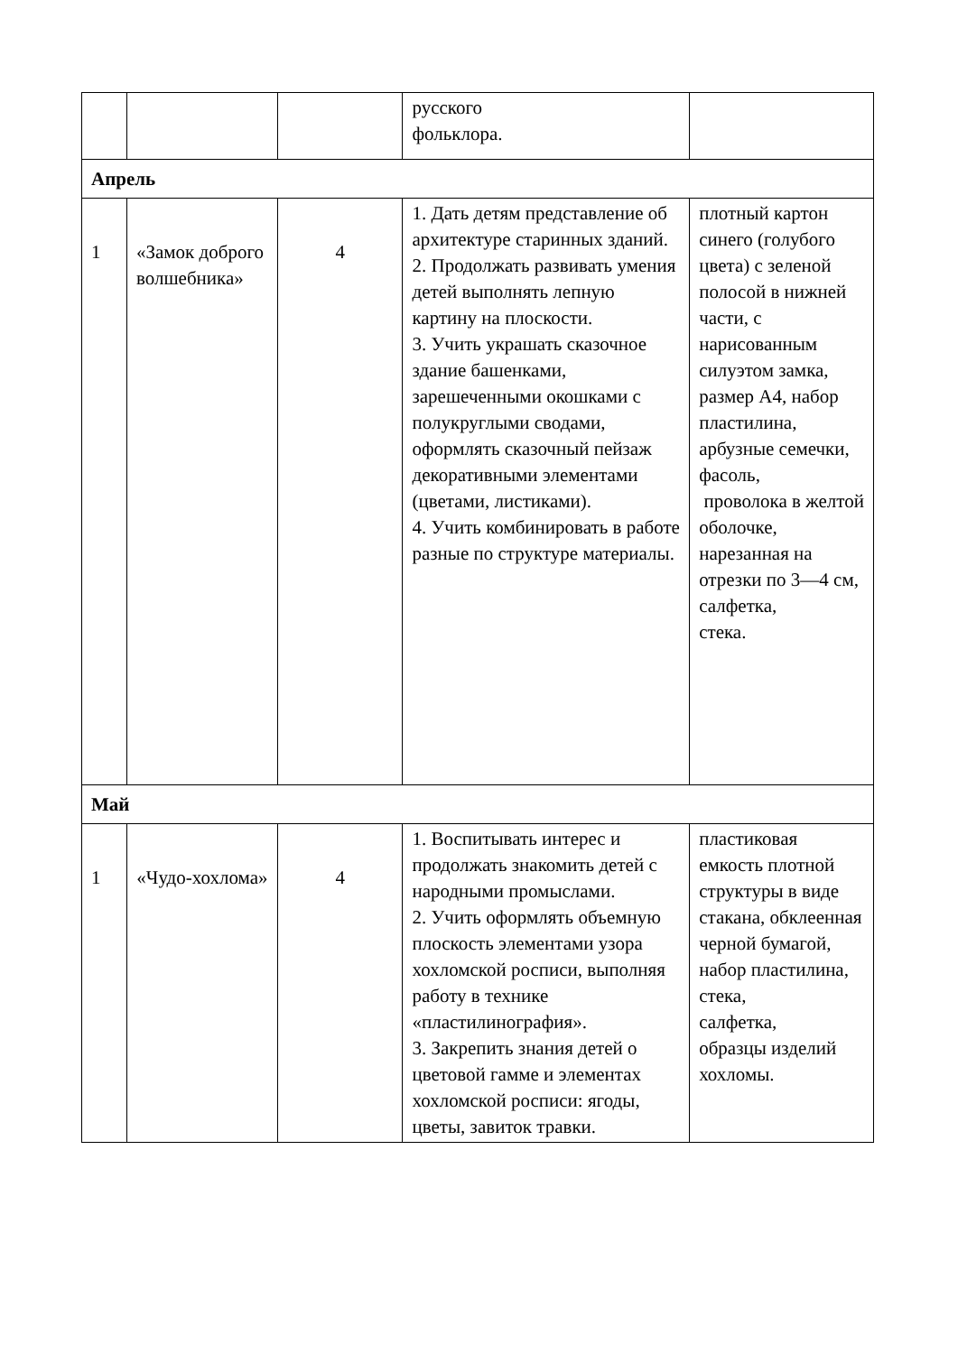| | | | русского фольклора. | |
| Апрель | | | | |
| 1 | «Замок доброго волшебника» | 4 | 1. Дать детям представление об архитектуре старинных зданий. 2. Продолжать развивать умения детей выполнять лепную картину на плоскости. 3. Учить украшать сказочное здание башенками, зарешеченными окошками с полукруглыми сводами, оформлять сказочный пейзаж декоративными элементами (цветами, листиками). 4. Учить комбинировать в работе разные по структуре материалы. | плотный картон синего (голубого цвета) с зеленой полосой в нижней части, с нарисованным силуэтом замка, размер А4, набор пластилина, арбузные семечки, фасоль, проволока в желтой оболочке, нарезанная на отрезки по 3—4 см, салфетка, стека. |
| Май | | | | |
| 1 | «Чудо-хохлома» | 4 | 1. Воспитывать интерес и продолжать знакомить детей с народными промыслами. 2. Учить оформлять объемную плоскость элементами узора хохломской росписи, выполняя работу в технике «пластилинография». 3. Закрепить знания детей о цветовой гамме и элементах хохломской росписи: ягоды, цветы, завиток травки. | пластиковая емкость плотной структуры в виде стакана, обклеенная черной бумагой, набор пластилина, стека, салфетка, образцы изделий хохломы. |